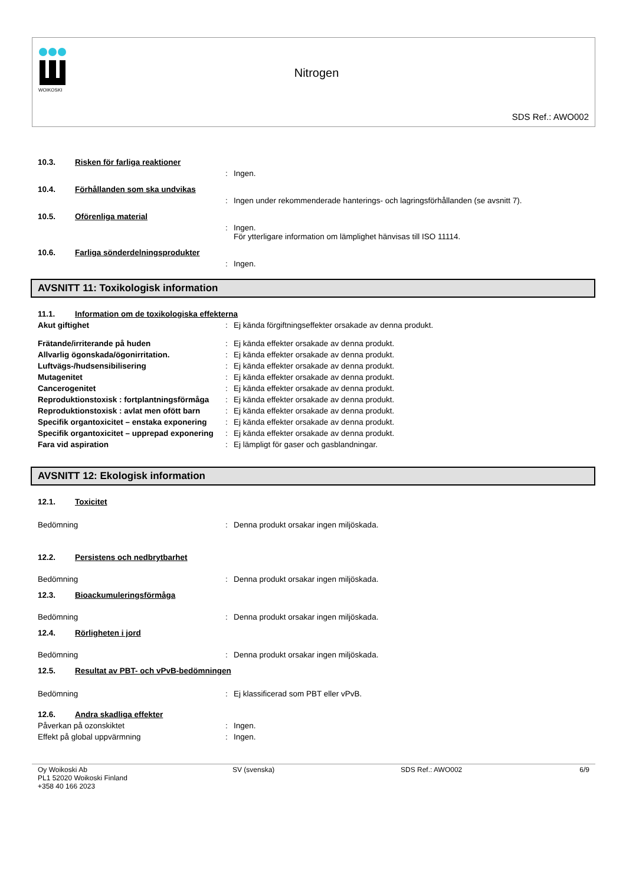WOIKOSKI
Nitrogen
SDS Ref.: AWO002
10.3. Risken för farliga reaktioner
: Ingen.
10.4. Förhållanden som ska undvikas
: Ingen under rekommenderade hanterings- och lagringsförhållanden (se avsnitt 7).
10.5. Oförenliga material
: Ingen.
För ytterligare information om lämplighet hänvisas till ISO 11114.
10.6. Farliga sönderdelningsprodukter
: Ingen.
AVSNITT 11: Toxikologisk information
11.1. Information om de toxikologiska effekterna
Akut giftighet : Ej kända förgiftningseffekter orsakade av denna produkt.
Frätande/irriterande på huden : Ej kända effekter orsakade av denna produkt.
Allvarlig ögonskada/ögonirritation. : Ej kända effekter orsakade av denna produkt.
Luftvägs-/hudsensibilisering : Ej kända effekter orsakade av denna produkt.
Mutagenitet : Ej kända effekter orsakade av denna produkt.
Cancerogenitet : Ej kända effekter orsakade av denna produkt.
Reproduktionstoxisk : fortplantningsförmåga
: Ej kända effekter orsakade av denna produkt.
Reproduktionstoxisk : avlat men ofött barn
: Ej kända effekter orsakade av denna produkt.
Specifik organtoxicitet – enstaka exponering
: Ej kända effekter orsakade av denna produkt.
Specifik organtoxicitet – upprepad exponering
: Ej kända effekter orsakade av denna produkt.
Fara vid aspiration : Ej lämpligt för gaser och gasblandningar.
AVSNITT 12: Ekologisk information
12.1. Toxicitet
Bedömning : Denna produkt orsakar ingen miljöskada.
12.2. Persistens och nedbrytbarhet
Bedömning : Denna produkt orsakar ingen miljöskada.
12.3. Bioackumuleringsförmåga
Bedömning : Denna produkt orsakar ingen miljöskada.
12.4. Rörligheten i jord
Bedömning : Denna produkt orsakar ingen miljöskada.
12.5. Resultat av PBT- och vPvB-bedömningen
Bedömning : Ej klassificerad som PBT eller vPvB.
12.6. Andra skadliga effekter
Påverkan på ozonskiktet : Ingen.
Effekt på global uppvärmning : Ingen.
Oy Woikoski Ab
PL1 52020 Woikoski Finland
+358 40 166 2023
SV (svenska) SDS Ref.: AWO002 6/9